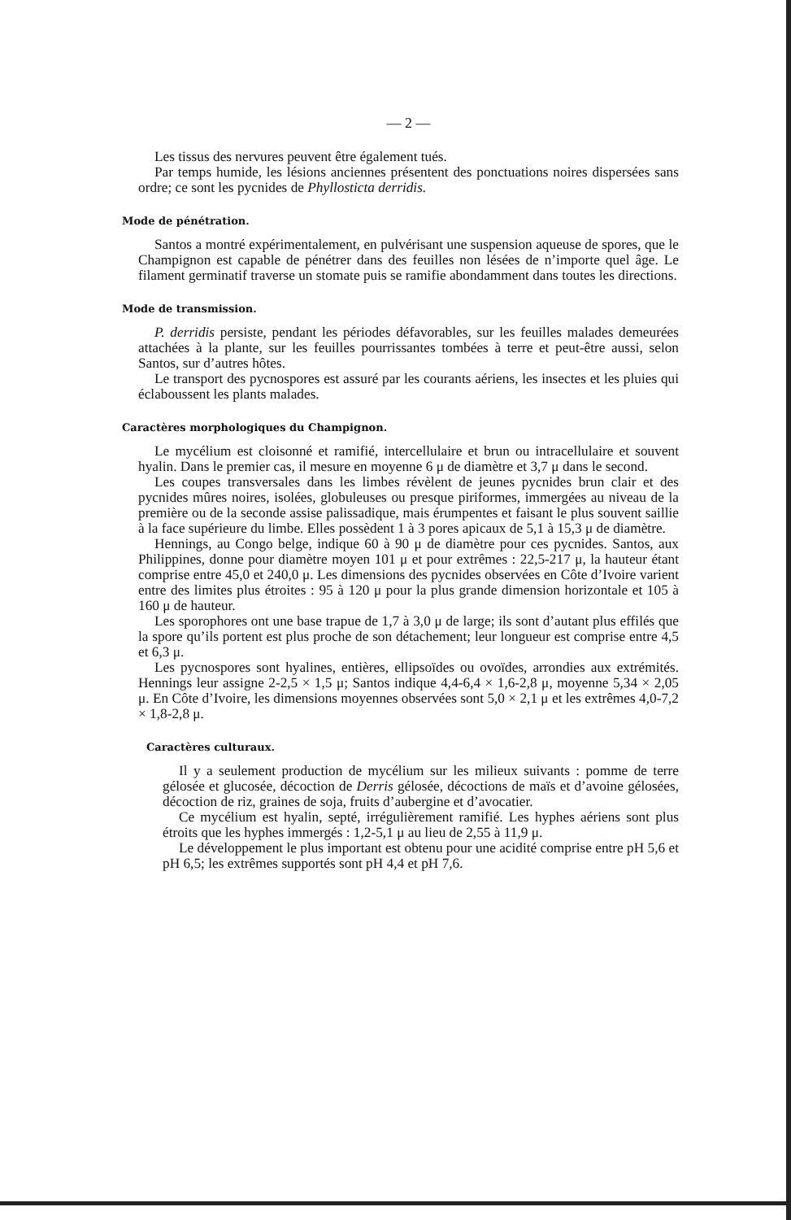— 2 —
Les tissus des nervures peuvent être également tués.
Par temps humide, les lésions anciennes présentent des ponctuations noires dispersées sans ordre; ce sont les pycnides de Phyllosticta derridis.
Mode de pénétration.
Santos a montré expérimentalement, en pulvérisant une suspension aqueuse de spores, que le Champignon est capable de pénétrer dans des feuilles non lésées de n’importe quel âge. Le filament germinatif traverse un stomate puis se ramifie abondamment dans toutes les directions.
Mode de transmission.
P. derridis persiste, pendant les périodes défavorables, sur les feuilles malades demeurées attachées à la plante, sur les feuilles pourrissantes tombées à terre et peut-être aussi, selon Santos, sur d’autres hôtes.
Le transport des pycnospores est assuré par les courants aériens, les insectes et les pluies qui éclaboussent les plants malades.
Caractères morphologiques du Champignon.
Le mycélium est cloisonné et ramifié, intercellulaire et brun ou intracellulaire et souvent hyalin. Dans le premier cas, il mesure en moyenne 6 μ de diamètre et 3,7 μ dans le second.
Les coupes transversales dans les limbes révèlent de jeunes pycnides brun clair et des pycnides mûres noires, isolées, globuleuses ou presque piriformes, immergées au niveau de la première ou de la seconde assise palissadique, mais érumpentes et faisant le plus souvent saillie à la face supérieure du limbe. Elles possèdent 1 à 3 pores apicaux de 5,1 à 15,3 μ de diamètre.
Hennings, au Congo belge, indique 60 à 90 μ de diamètre pour ces pycnides. Santos, aux Philippines, donne pour diamètre moyen 101 μ et pour extrêmes : 22,5-217 μ, la hauteur étant comprise entre 45,0 et 240,0 μ. Les dimensions des pycnides observées en Côte d’Ivoire varient entre des limites plus étroites : 95 à 120 μ pour la plus grande dimension horizontale et 105 à 160 μ de hauteur.
Les sporophores ont une base trapue de 1,7 à 3,0 μ de large; ils sont d’autant plus effilés que la spore qu’ils portent est plus proche de son détachement; leur longueur est comprise entre 4,5 et 6,3 μ.
Les pycnospores sont hyalines, entières, ellipsoïdes ou ovoïdes, arrondies aux extrémités. Hennings leur assigne 2-2,5 × 1,5 μ; Santos indique 4,4-6,4 × 1,6-2,8 μ, moyenne 5,34 × 2,05 μ. En Côte d’Ivoire, les dimensions moyennes observées sont 5,0 × 2,1 μ et les extrêmes 4,0-7,2 × 1,8-2,8 μ.
Caractères culturaux.
Il y a seulement production de mycélium sur les milieux suivants : pomme de terre gélosée et glucosée, décoction de Derris gélosée, décoctions de maïs et d’avoine gélosées, décoction de riz, graines de soja, fruits d’aubergine et d’avocatier.
Ce mycélium est hyalin, septé, irrégulièrement ramifié. Les hyphes aériens sont plus étroits que les hyphes immergés : 1,2-5,1 μ au lieu de 2,55 à 11,9 μ.
Le développement le plus important est obtenu pour une acidité comprise entre pH 5,6 et pH 6,5; les extrêmes supportés sont pH 4,4 et pH 7,6.